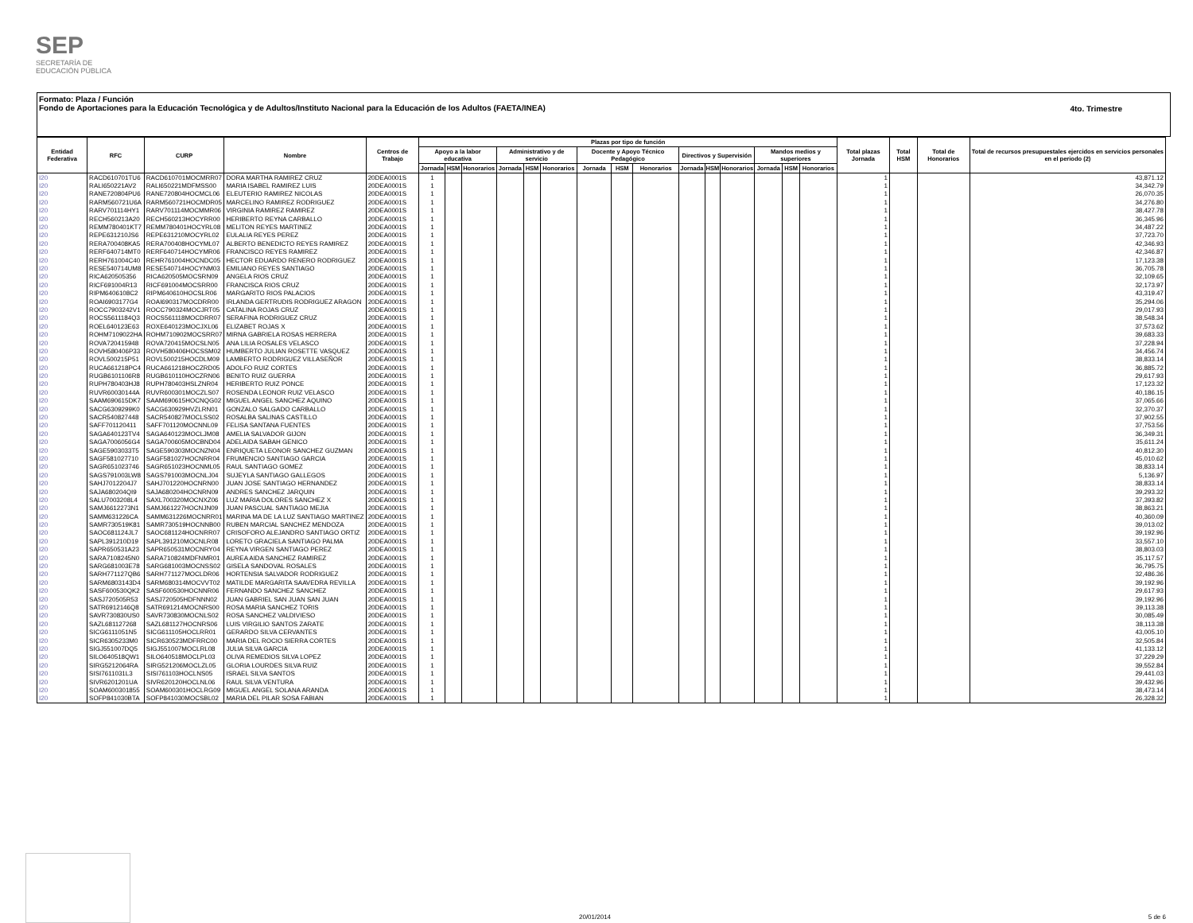SEP
SECRETARÍA DE
EDUCACIÓN PÚBLICA
Formato: Plaza / Función
Fondo de Aportaciones para la Educación Tecnológica y de Adultos/Instituto Nacional para la Educación de los Adultos (FAETA/INEA)
4to. Trimestre
| Entidad Federativa | RFC | CURP | Nombre | Centros de Trabajo | Plazas por tipo de función | | | | | | | | | | | | | | | Total plazas Jornada | Total HSM | Total de Honorarios | Total de recursos presupuestales ejercidos en servicios personales en el periodo (2) |
| --- | --- | --- | --- | --- | --- | --- | --- | --- | --- | --- | --- | --- | --- | --- | --- | --- | --- | --- | --- | --- | --- | --- | --- |
| | | | | | Apoyo a la labor educativa | | | Administrativo y de servicio | | | Docente y Apoyo Técnico Pedagógico | | | Directivos y Supervisión | | | Mandos medios y superiores | | | | | | |
| | | | | | Jornada | HSM | Honorarios | Jornada | HSM | Honorarios | Jornada | HSM | Honorarios | Jornada | HSM | Honorarios | Jornada | HSM | Honorarios | | | | |
| I20 | RACD610701TU6 | RACD610701MOCMRR07 | DORA MARTHA RAMIREZ CRUZ | 20DEA0001S | 1 | | | | | | | | | | | | | | | 1 | | | 43,871.12 |
| I20 | RALI650221AV2 | RALI650221MDFMSS00 | MARIA ISABEL RAMIREZ LUIS | 20DEA0001S | 1 | | | | | | | | | | | | | | | 1 | | | 34,342.79 |
| I20 | RANE720804PU6 | RANE720804HOCMCL06 | ELEUTERIO RAMIREZ NICOLAS | 20DEA0001S | 1 | | | | | | | | | | | | | | | 1 | | | 26,070.35 |
| I20 | RARM560721U6A | RARM560721HOCMDR05 | MARCELINO RAMIREZ RODRIGUEZ | 20DEA0001S | 1 | | | | | | | | | | | | | | | 1 | | | 34,276.80 |
| I20 | RARV701114HY1 | RARV701114MOCMMR06 | VIRGINIA RAMIREZ RAMIREZ | 20DEA0001S | 1 | | | | | | | | | | | | | | | 1 | | | 38,427.78 |
| I20 | RECH560213A20 | RECH560213HOCYRR00 | HERIBERTO REYNA CARBALLO | 20DEA0001S | 1 | | | | | | | | | | | | | | | 1 | | | 36,345.96 |
| I20 | REMM780401KT7 | REMM780401HOCYRL08 | MELITON REYES MARTINEZ | 20DEA0001S | 1 | | | | | | | | | | | | | | | 1 | | | 34,487.22 |
| I20 | REPE631210JS6 | REPE631210MOCYRL02 | EULALIA REYES PEREZ | 20DEA0001S | 1 | | | | | | | | | | | | | | | 1 | | | 37,723.70 |
| I20 | RERA700408KA5 | RERA700408HOCYML07 | ALBERTO BENEDICTO REYES RAMIREZ | 20DEA0001S | 1 | | | | | | | | | | | | | | | 1 | | | 42,346.93 |
| I20 | RERF640714MT0 | RERF640714HOCYMR06 | FRANCISCO REYES RAMIREZ | 20DEA0001S | 1 | | | | | | | | | | | | | | | 1 | | | 42,346.87 |
| I20 | RERH761004C40 | REHR761004HOCNDC05 | HECTOR EDUARDO RENERO RODRIGUEZ | 20DEA0001S | 1 | | | | | | | | | | | | | | | 1 | | | 17,123.38 |
| I20 | RESE540714UM8 | RESE540714HOCYNM03 | EMILIANO REYES SANTIAGO | 20DEA0001S | 1 | | | | | | | | | | | | | | | 1 | | | 36,705.78 |
| I20 | RICA620505356 | RICA620505MOCSRN09 | ANGELA RIOS CRUZ | 20DEA0001S | 1 | | | | | | | | | | | | | | | 1 | | | 32,109.65 |
| I20 | RICF691004R13 | RICF691004MOCSRR00 | FRANCISCA RIOS CRUZ | 20DEA0001S | 1 | | | | | | | | | | | | | | | 1 | | | 32,173.97 |
| I20 | RIPM6406108C2 | RIPM640610HOCSLR06 | MARGARITO RIOS PALACIOS | 20DEA0001S | 1 | | | | | | | | | | | | | | | 1 | | | 43,319.47 |
| I20 | ROAI6903177G4 | ROAI690317MOCDRR00 | IRLANDA GERTRUDIS RODRIGUEZ ARAGON | 20DEA0001S | 1 | | | | | | | | | | | | | | | 1 | | | 35,294.06 |
| I20 | ROCC7903242V1 | ROCC790324MOCJRT05 | CATALINA ROJAS CRUZ | 20DEA0001S | 1 | | | | | | | | | | | | | | | 1 | | | 29,017.93 |
| I20 | ROCS5611184Q3 | ROCS561118MOCDRR07 | SERAFINA RODRIGUEZ CRUZ | 20DEA0001S | 1 | | | | | | | | | | | | | | | 1 | | | 38,548.34 |
| I20 | ROEL640123E63 | ROXE640123MOCJXL06 | ELIZABET ROJAS X | 20DEA0001S | 1 | | | | | | | | | | | | | | | 1 | | | 37,573.62 |
| I20 | ROHM7109022HA | ROHM710902MOCSRR07 | MIRNA GABRIELA ROSAS HERRERA | 20DEA0001S | 1 | | | | | | | | | | | | | | | 1 | | | 39,683.33 |
| I20 | ROVA720415948 | ROVA720415MOCSLN05 | ANA LILIA ROSALES VELASCO | 20DEA0001S | 1 | | | | | | | | | | | | | | | 1 | | | 37,228.94 |
| I20 | ROVH580406P33 | ROVH580406HOCSSM02 | HUMBERTO JULIAN ROSETTE VASQUEZ | 20DEA0001S | 1 | | | | | | | | | | | | | | | 1 | | | 34,456.74 |
| I20 | ROVL500215P51 | ROVL500215HOCDLM09 | LAMBERTO RODRIGUEZ VILLASEÑOR | 20DEA0001S | 1 | | | | | | | | | | | | | | | 1 | | | 38,833.14 |
| I20 | RUCA661218PC4 | RUCA661218HOCZRD05 | ADOLFO RUIZ CORTES | 20DEA0001S | 1 | | | | | | | | | | | | | | | 1 | | | 36,885.72 |
| I20 | RUGB6101106R8 | RUGB610110HOCZRN06 | BENITO RUIZ GUERRA | 20DEA0001S | 1 | | | | | | | | | | | | | | | 1 | | | 29,617.93 |
| I20 | RUPH780403HJ8 | RUPH780403HSLZNR04 | HERIBERTO RUIZ PONCE | 20DEA0001S | 1 | | | | | | | | | | | | | | | 1 | | | 17,123.32 |
| I20 | RUVR60030144A | RUVR600301MOCZLS07 | ROSENDA LEONOR RUIZ VELASCO | 20DEA0001S | 1 | | | | | | | | | | | | | | | 1 | | | 40,186.15 |
| I20 | SAAM690615DK7 | SAAM690615HOCNQG02 | MIGUEL ANGEL SANCHEZ AQUINO | 20DEA0001S | 1 | | | | | | | | | | | | | | | 1 | | | 37,065.66 |
| I20 | SACG6309299K0 | SACG630929HVZLRN01 | GONZALO SALGADO CARBALLO | 20DEA0001S | 1 | | | | | | | | | | | | | | | 1 | | | 32,370.37 |
| I20 | SACR540827448 | SACR540827MOCLSS02 | ROSALBA SALINAS CASTILLO | 20DEA0001S | 1 | | | | | | | | | | | | | | | 1 | | | 37,902.55 |
| I20 | SAFF701120411 | SAFF701120MOCNNL09 | FELISA SANTANA FUENTES | 20DEA0001S | 1 | | | | | | | | | | | | | | | 1 | | | 37,753.56 |
| I20 | SAGA640123TV4 | SAGA640123MOCLJM08 | AMELIA SALVADOR GIJON | 20DEA0001S | 1 | | | | | | | | | | | | | | | 1 | | | 36,349.31 |
| I20 | SAGA7006056G4 | SAGA700605MOCBND04 | ADELAIDA SABAH GENICO | 20DEA0001S | 1 | | | | | | | | | | | | | | | 1 | | | 35,611.24 |
| I20 | SAGE5903033T5 | SAGE590303MOCNZN04 | ENRIQUETA LEONOR SANCHEZ GUZMAN | 20DEA0001S | 1 | | | | | | | | | | | | | | | 1 | | | 40,812.30 |
| I20 | SAGF581027710 | SAGF581027HOCNRR04 | FRUMENCIO SANTIAGO GARCIA | 20DEA0001S | 1 | | | | | | | | | | | | | | | 1 | | | 45,010.62 |
| I20 | SAGR651023746 | SAGR651023HOCNML05 | RAUL SANTIAGO GOMEZ | 20DEA0001S | 1 | | | | | | | | | | | | | | | 1 | | | 38,833.14 |
| I20 | SAGS791003LW8 | SAGS791003MOCNLJ04 | SUJEYLA SANTIAGO GALLEGOS | 20DEA0001S | 1 | | | | | | | | | | | | | | | 1 | | | 5,136.97 |
| I20 | SAHJ7012204J7 | SAHJ701220HOCNRN00 | JUAN JOSE SANTIAGO HERNANDEZ | 20DEA0001S | 1 | | | | | | | | | | | | | | | 1 | | | 38,833.14 |
| I20 | SAJA680204QI9 | SAJA680204HOCNRN09 | ANDRES SANCHEZ JARQUIN | 20DEA0001S | 1 | | | | | | | | | | | | | | | 1 | | | 39,293.32 |
| I20 | SALU7003208L4 | SAXL700320MOCNXZ06 | LUZ MARIA DOLORES SANCHEZ X | 20DEA0001S | 1 | | | | | | | | | | | | | | | 1 | | | 37,393.82 |
| I20 | SAMJ6612273N1 | SAMJ661227HOCNJN09 | JUAN PASCUAL SANTIAGO MEJIA | 20DEA0001S | 1 | | | | | | | | | | | | | | | 1 | | | 38,863.21 |
| I20 | SAMM631226CA | SAMM631226MOCNRR01 | MARINA MA DE LA LUZ SANTIAGO MARTINEZ | 20DEA0001S | 1 | | | | | | | | | | | | | | | 1 | | | 40,360.09 |
| I20 | SAMR730519K81 | SAMR730519HOCNNB00 | RUBEN MARCIAL SANCHEZ MENDOZA | 20DEA0001S | 1 | | | | | | | | | | | | | | | 1 | | | 39,013.02 |
| I20 | SAOC681124JL7 | SAOC681124HOCNRR07 | CRISOFORO ALEJANDRO SANTIAGO ORTIZ | 20DEA0001S | 1 | | | | | | | | | | | | | | | 1 | | | 39,192.96 |
| I20 | SAPL391210D19 | SAPL391210MOCNLR08 | LORETO GRACIELA SANTIAGO PALMA | 20DEA0001S | 1 | | | | | | | | | | | | | | | 1 | | | 33,557.10 |
| I20 | SAPR650531A23 | SAPR650531MOCNRY04 | REYNA VIRGEN SANTIAGO PEREZ | 20DEA0001S | 1 | | | | | | | | | | | | | | | 1 | | | 38,803.03 |
| I20 | SARA7108245N0 | SARA710824MDFNMR01 | AUREA AIDA SANCHEZ RAMIREZ | 20DEA0001S | 1 | | | | | | | | | | | | | | | 1 | | | 35,117.57 |
| I20 | SARG681003E78 | SARG681003MOCNSS02 | GISELA SANDOVAL ROSALES | 20DEA0001S | 1 | | | | | | | | | | | | | | | 1 | | | 36,795.75 |
| I20 | SARH771127QB6 | SARH771127MOCLDR06 | HORTENSIA SALVADOR RODRIGUEZ | 20DEA0001S | 1 | | | | | | | | | | | | | | | 1 | | | 32,486.36 |
| I20 | SARM6803143D4 | SARM680314MOCVVT02 | MATILDE MARGARITA SAAVEDRA REVILLA | 20DEA0001S | 1 | | | | | | | | | | | | | | | 1 | | | 39,192.96 |
| I20 | SASF600530QK2 | SASF600530HOCNNR06 | FERNANDO SANCHEZ SANCHEZ | 20DEA0001S | 1 | | | | | | | | | | | | | | | 1 | | | 29,617.93 |
| I20 | SASJ720505R53 | SASJ720505HDFNNN02 | JUAN GABRIEL SAN JUAN SAN JUAN | 20DEA0001S | 1 | | | | | | | | | | | | | | | 1 | | | 39,192.96 |
| I20 | SATR6912146Q8 | SATR691214MOCNRS00 | ROSA MARIA SANCHEZ TORIS | 20DEA0001S | 1 | | | | | | | | | | | | | | | 1 | | | 39,113.38 |
| I20 | SAVR730830US0 | SAVR730830MOCNLS02 | ROSA SANCHEZ VALDIVIESO | 20DEA0001S | 1 | | | | | | | | | | | | | | | 1 | | | 30,085.49 |
| I20 | SAZL681127268 | SAZL681127HOCNRS06 | LUIS VIRGILIO SANTOS ZARATE | 20DEA0001S | 1 | | | | | | | | | | | | | | | 1 | | | 38,113.38 |
| I20 | SICG6111051N5 | SICG611105HOCLRR01 | GERARDO SILVA CERVANTES | 20DEA0001S | 1 | | | | | | | | | | | | | | | 1 | | | 43,005.10 |
| I20 | SICR6305233M0 | SICR630523MDFRRC00 | MARIA DEL ROCIO SIERRA CORTES | 20DEA0001S | 1 | | | | | | | | | | | | | | | 1 | | | 32,505.84 |
| I20 | SIGJ551007DQ5 | SIGJ551007MOCLRL08 | JULIA SILVA GARCIA | 20DEA0001S | 1 | | | | | | | | | | | | | | | 1 | | | 41,133.12 |
| I20 | SILO640518QW1 | SILO640518MOCLPL03 | OLIVA REMEDIOS SILVA LOPEZ | 20DEA0001S | 1 | | | | | | | | | | | | | | | 1 | | | 37,229.29 |
| I20 | SIRG5212064RA | SIRG521206MOCLZL05 | GLORIA LOURDES SILVA RUIZ | 20DEA0001S | 1 | | | | | | | | | | | | | | | 1 | | | 39,552.84 |
| I20 | SISI7611031L3 | SISI761103HOCLNS05 | ISRAEL SILVA SANTOS | 20DEA0001S | 1 | | | | | | | | | | | | | | | 1 | | | 29,441.03 |
| I20 | SIVR6201201UA | SIVR620120HOCLNL06 | RAUL SILVA VENTURA | 20DEA0001S | 1 | | | | | | | | | | | | | | | 1 | | | 39,432.96 |
| I20 | SOAM600301855 | SOAM600301HOCLRG09 | MIGUEL ANGEL SOLANA ARANDA | 20DEA0001S | 1 | | | | | | | | | | | | | | | 1 | | | 38,473.14 |
| I20 | SOFP841030BTA | SOFP841030MOCSBL02 | MARIA DEL PILAR SOSA FABIAN | 20DEA0001S | 1 | | | | | | | | | | | | | | | 1 | | | 26,328.32 |
20/01/2014 5 de 6